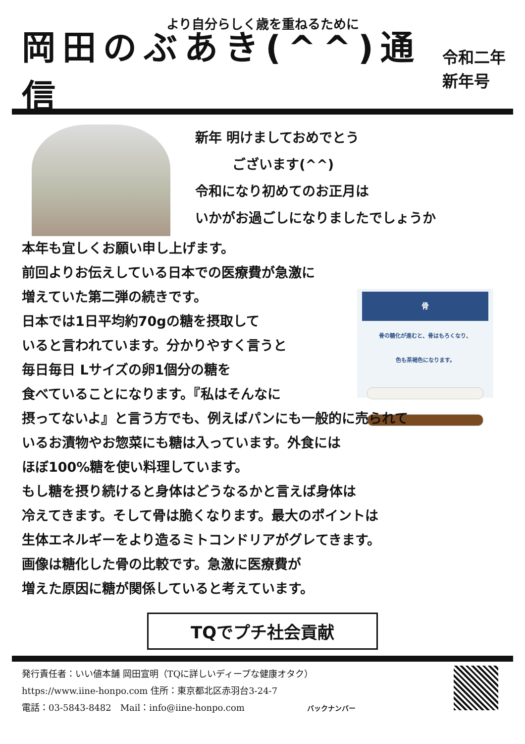より自分らしく歳を重ねるために
岡田のぶあき(^^)通信
令和二年
新年号
新年 明けましておめでとう
ございます(^^)
令和になり初めてのお正月は
いかがお過ごしになりましたでしょうか
本年も宜しくお願い申し上げます。
前回よりお伝えしている日本での医療費が急激に
骨
骨の糖化が進むと、骨はもろくなり、
色も茶褐色になります。
増えていた第二弾の続きです。
日本では1日平均約70gの糖を摂取して
いると言われています。分かりやすく言うと
毎日毎日 Lサイズの卵1個分の糖を
食べていることになります。『私はそんなに
摂ってないよ』と言う方でも、例えばパンにも一般的に売られて
いるお漬物やお惣菜にも糖は入っています。外食には
ほぼ100%糖を使い料理しています。
もし糖を摂り続けると身体はどうなるかと言えば身体は
冷えてきます。そして骨は脆くなります。最大のポイントは
生体エネルギーをより造るミトコンドリアがグレてきます。
画像は糖化した骨の比較です。急激に医療費が
増えた原因に糖が関係していると考えています。
TQでプチ社会貢献
発行責任者：いい値本舗 岡田宣明（TQに詳しいディープな健康オタク）
https://www.iine-honpo.com 住所：東京都北区赤羽台3-24-7
電話：03-5843-8482　Mail：info@iine-honpo.com バックナンバー